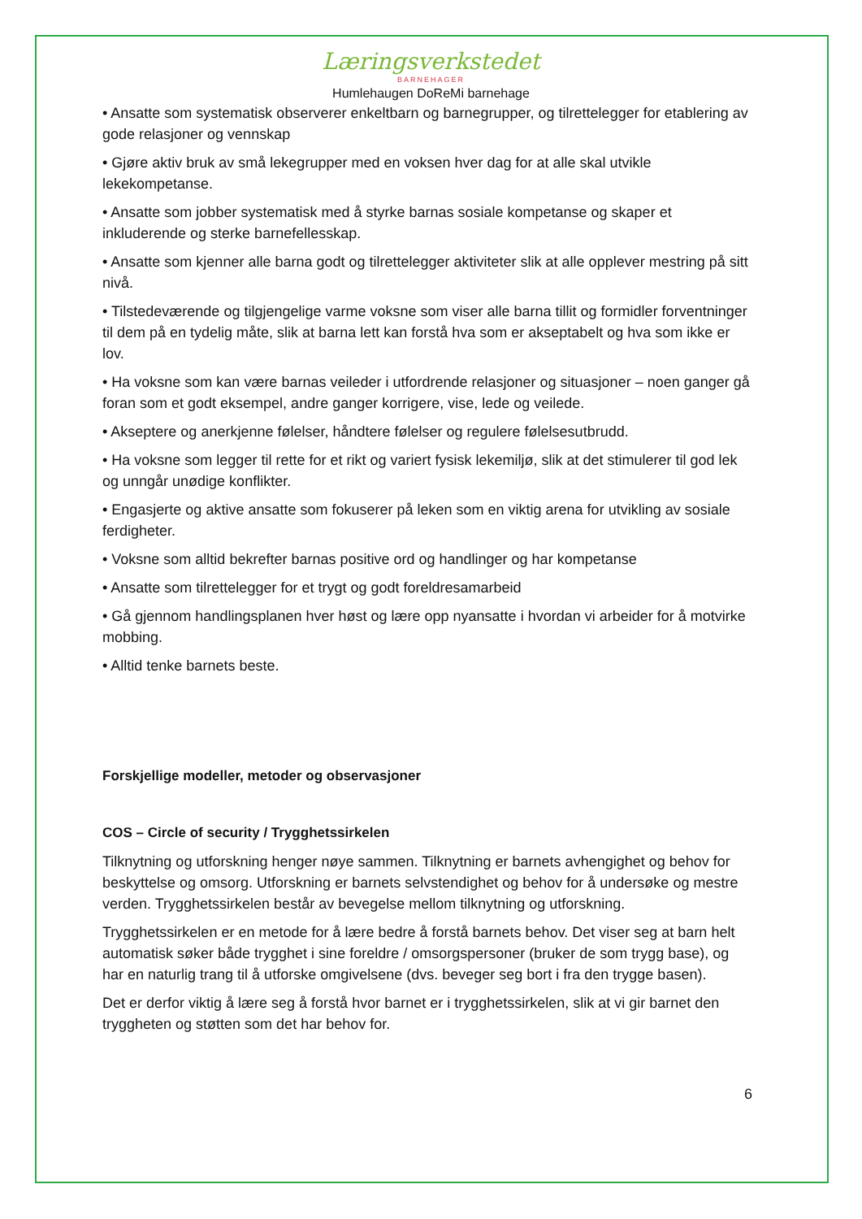Læringsverkstedet
BARNEHAGER
Humlehaugen DoReMi barnehage
• Ansatte som systematisk observerer enkeltbarn og barnegrupper, og tilrettelegger for etablering av gode relasjoner og vennskap
• Gjøre aktiv bruk av små lekegrupper med en voksen hver dag for at alle skal utvikle lekekompetanse.
• Ansatte som jobber systematisk med å styrke barnas sosiale kompetanse og skaper et inkluderende og sterke barnefellesskap.
• Ansatte som kjenner alle barna godt og tilrettelegger aktiviteter slik at alle opplever mestring på sitt nivå.
• Tilstedeværende og tilgjengelige varme voksne som viser alle barna tillit og formidler forventninger til dem på en tydelig måte, slik at barna lett kan forstå hva som er akseptabelt og hva som ikke er lov.
• Ha voksne som kan være barnas veileder i utfordrende relasjoner og situasjoner – noen ganger gå foran som et godt eksempel, andre ganger korrigere, vise, lede og veilede.
• Akseptere og anerkjenne følelser, håndtere følelser og regulere følelsesutbrudd.
• Ha voksne som legger til rette for et rikt og variert fysisk lekemiljø, slik at det stimulerer til god lek og unngår unødige konflikter.
• Engasjerte og aktive ansatte som fokuserer på leken som en viktig arena for utvikling av sosiale ferdigheter.
• Voksne som alltid bekrefter barnas positive ord og handlinger og har kompetanse
• Ansatte som tilrettelegger for et trygt og godt foreldresamarbeid
• Gå gjennom handlingsplanen hver høst og lære opp nyansatte i hvordan vi arbeider for å motvirke mobbing.
• Alltid tenke barnets beste.
Forskjellige modeller, metoder og observasjoner
COS – Circle of security / Trygghetssirkelen
Tilknytning og utforskning henger nøye sammen. Tilknytning er barnets avhengighet og behov for beskyttelse og omsorg. Utforskning er barnets selvstendighet og behov for å undersøke og mestre verden. Trygghetssirkelen består av bevegelse mellom tilknytning og utforskning.
Trygghetssirkelen er en metode for å lære bedre å forstå barnets behov. Det viser seg at barn helt automatisk søker både trygghet i sine foreldre / omsorgspersoner (bruker de som trygg base), og har en naturlig trang til å utforske omgivelsene (dvs. beveger seg bort i fra den trygge basen).
Det er derfor viktig å lære seg å forstå hvor barnet er i trygghetssirkelen, slik at vi gir barnet den tryggheten og støtten som det har behov for.
6